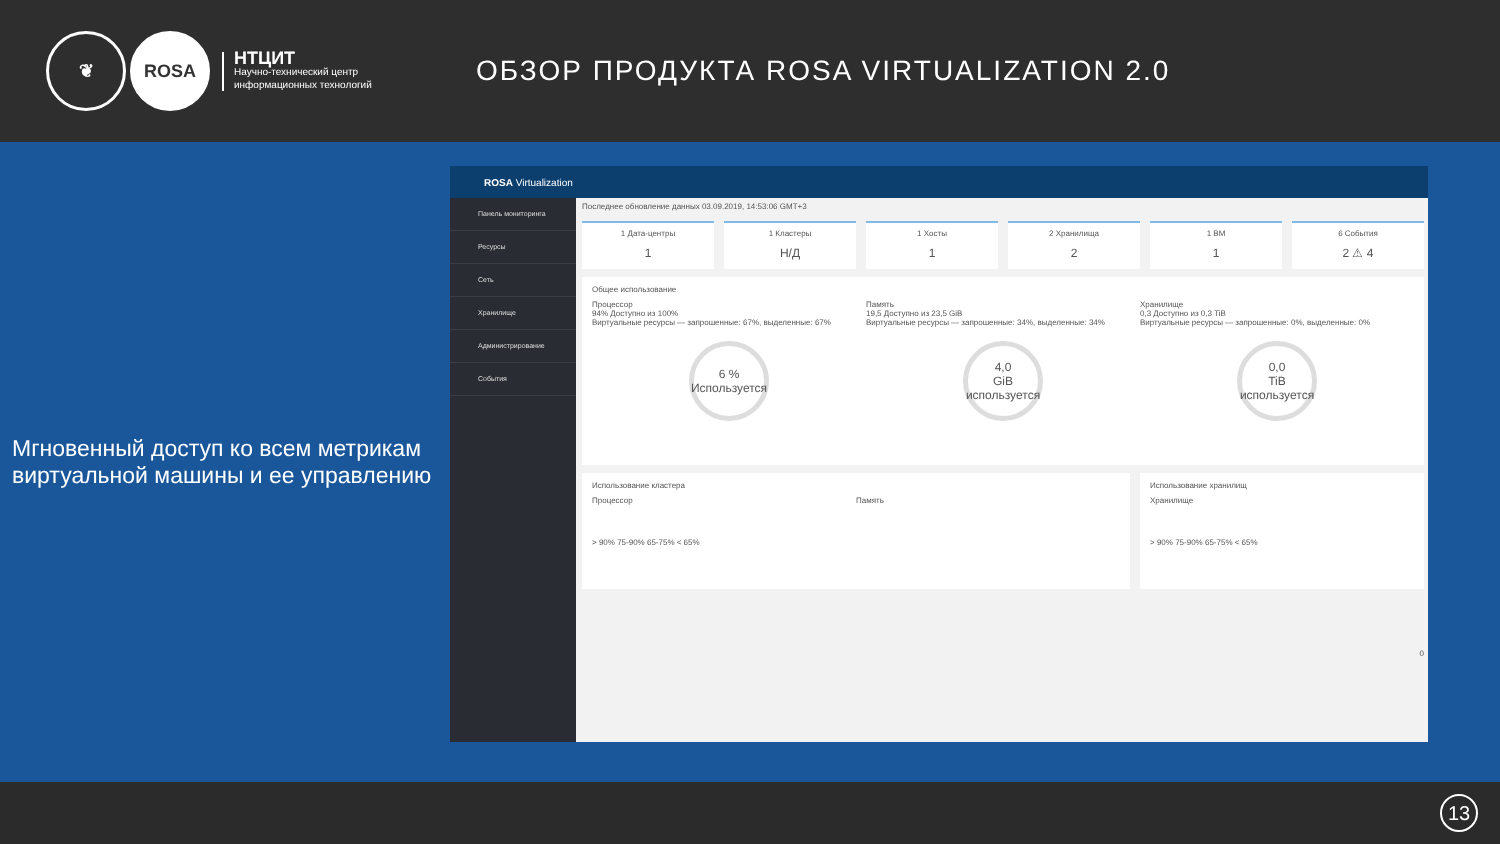❦ ROSA
НТЦИТ
Научно-технический центр
информационных технологий
ОБЗОР ПРОДУКТА ROSA VIRTUALIZATION 2.0
Мгновенный доступ ко всем метрикам виртуальной машины и ее управлению
ROSA Virtualization
Панель мониторинга
Ресурсы
Сеть
Хранилище
Администрирование
События
Последнее обновление данных 03.09.2019, 14:53:06 GMT+3
1 Дата-центры
1
1 Кластеры
Н/Д
1 Хосты
1
2 Хранилища
2
1 ВМ
1
6 События
2 ⚠ 4
Общее использование
Процессор
94% Доступно из 100%
Виртуальные ресурсы — запрошенные: 67%, выделенные: 67%
6 %
Используется
Память
19,5 Доступно из 23,5 GiB
Виртуальные ресурсы — запрошенные: 34%, выделенные: 34%
4,0
GiB используется
Хранилище
0,3 Доступно из 0,3 TiB
Виртуальные ресурсы — запрошенные: 0%, выделенные: 0%
0,0
TiB используется
Использование кластера
Процессор Память
> 90% 75-90% 65-75% < 65%
Использование хранилищ
Хранилище
> 90% 75-90% 65-75% < 65%
0
13